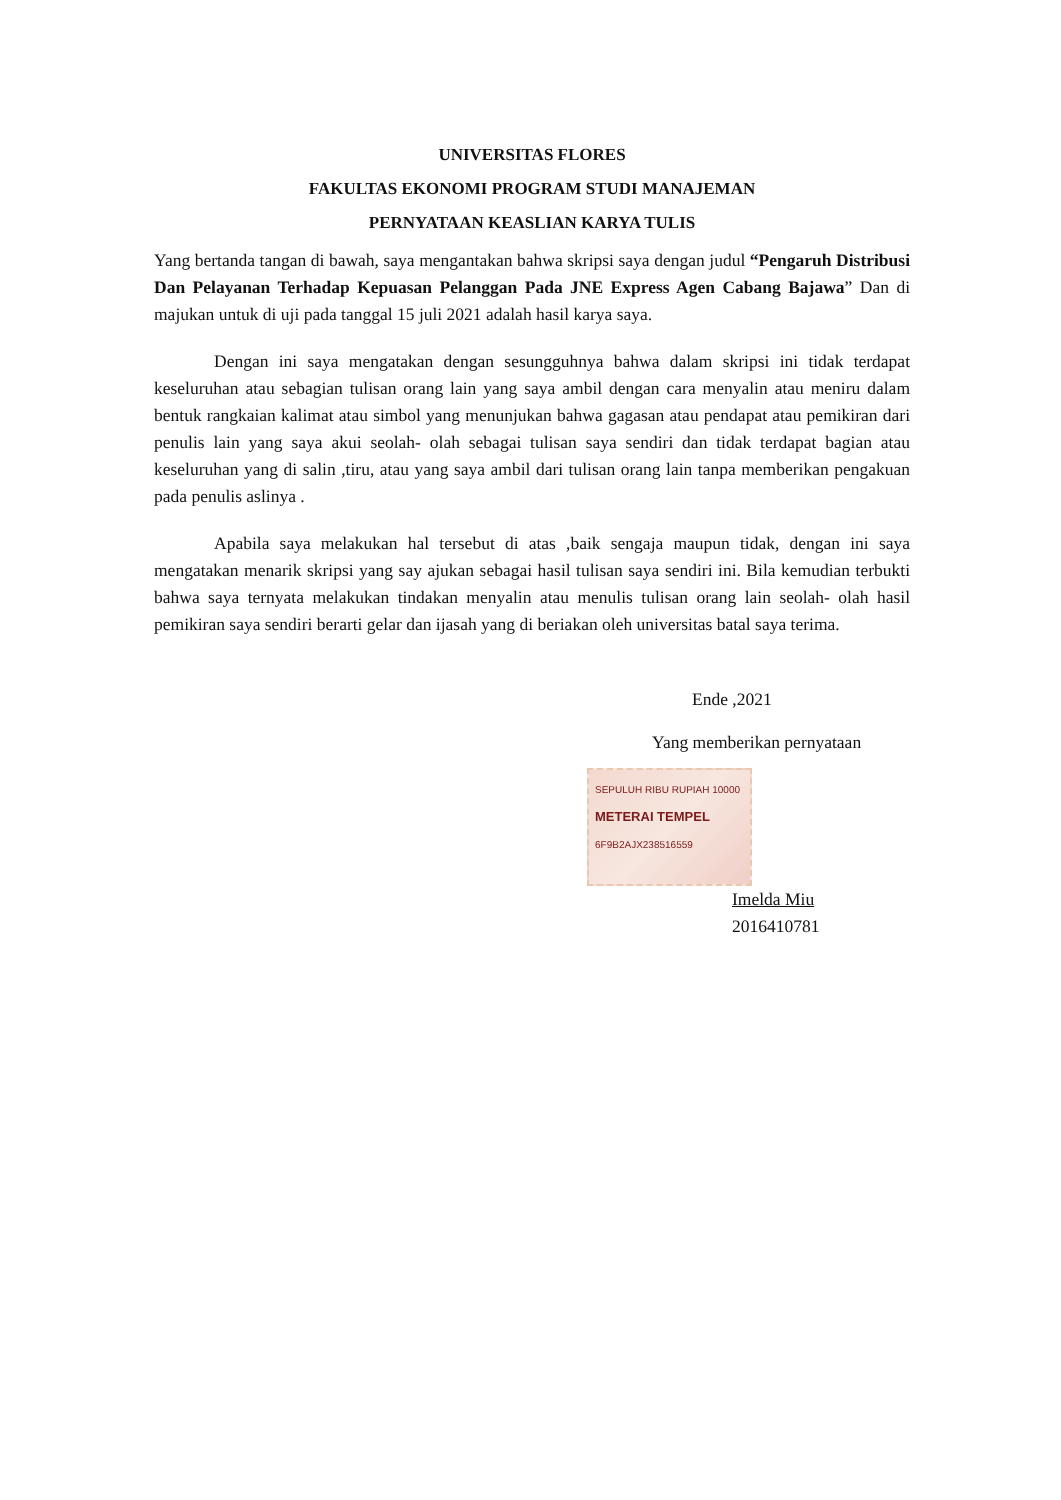UNIVERSITAS FLORES
FAKULTAS EKONOMI PROGRAM STUDI MANAJEMAN
PERNYATAAN KEASLIAN KARYA TULIS
Yang bertanda tangan di bawah, saya mengantakan bahwa skripsi saya dengan judul “Pengaruh Distribusi Dan Pelayanan Terhadap Kepuasan Pelanggan Pada JNE Express Agen Cabang Bajawa” Dan di majukan untuk di uji pada tanggal 15 juli 2021 adalah hasil karya saya.
Dengan ini saya mengatakan dengan sesungguhnya bahwa dalam skripsi ini tidak terdapat keseluruhan atau sebagian tulisan orang lain yang saya ambil dengan cara menyalin atau meniru dalam bentuk rangkaian kalimat atau simbol yang menunjukan bahwa gagasan atau pendapat atau pemikiran dari penulis lain yang saya akui seolah- olah sebagai tulisan saya sendiri dan tidak terdapat bagian atau keseluruhan yang di salin ,tiru, atau yang saya ambil dari tulisan orang lain tanpa memberikan pengakuan pada penulis aslinya .
Apabila saya melakukan hal tersebut di atas ,baik sengaja maupun tidak, dengan ini saya mengatakan menarik skripsi yang say ajukan sebagai hasil tulisan saya sendiri ini. Bila kemudian terbukti bahwa saya ternyata melakukan tindakan menyalin atau menulis tulisan orang lain seolah- olah hasil pemikiran saya sendiri berarti gelar dan ijasah yang di beriakan oleh universitas batal saya terima.
Ende ,2021
Yang memberikan pernyataan
SEPULUH RIBU RUPIAH 10000
METERAI TEMPEL
6F9B2AJX238516559
Imelda Miu
2016410781